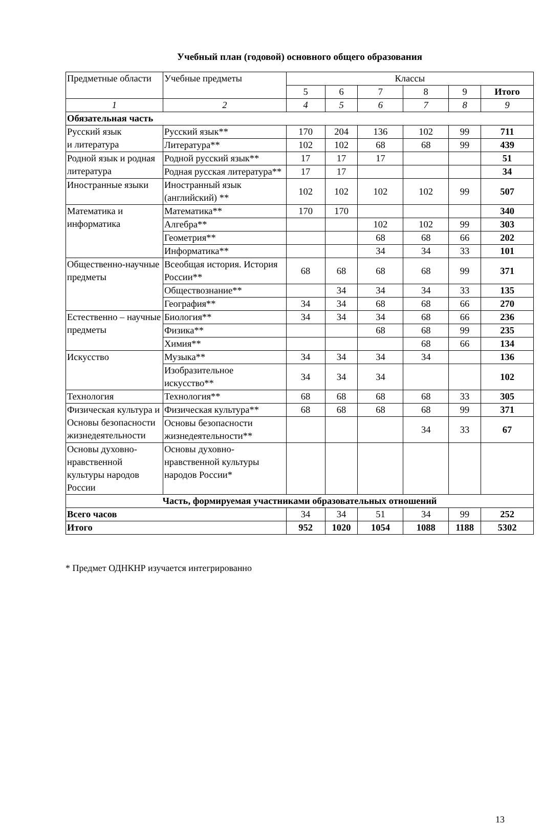Учебный план (годовой) основного общего образования
| Предметные области | Учебные предметы | Классы | | | | | |
| --- | --- | --- | --- | --- | --- | --- | --- |
| | | 5 | 6 | 7 | 8 | 9 | Итого |
| 1 | 2 | 4 | 5 | 6 | 7 | 8 | 9 |
| Обязательная часть | | | | | | | |
| Русский язык и литература | Русский язык** | 170 | 204 | 136 | 102 | 99 | 711 |
| | Литература** | 102 | 102 | 68 | 68 | 99 | 439 |
| Родной язык и родная литература | Родной русский язык** | 17 | 17 | 17 | | | 51 |
| | Родная русская литература** | 17 | 17 | | | | 34 |
| Иностранные языки | Иностранный язык (английский) ** | 102 | 102 | 102 | 102 | 99 | 507 |
| Математика и информатика | Математика** | 170 | 170 | | | | 340 |
| | Алгебра** | | | 102 | 102 | 99 | 303 |
| | Геометрия** | | | 68 | 68 | 66 | 202 |
| | Информатика** | | | 34 | 34 | 33 | 101 |
| Общественно-научные предметы | Всеобщая история. История России** | 68 | 68 | 68 | 68 | 99 | 371 |
| | Обществознание** | | 34 | 34 | 34 | 33 | 135 |
| | География** | 34 | 34 | 68 | 68 | 66 | 270 |
| Естественно – научные предметы | Биология** | 34 | 34 | 34 | 68 | 66 | 236 |
| | Физика** | | | 68 | 68 | 99 | 235 |
| | Химия** | | | | 68 | 66 | 134 |
| Искусство | Музыка** | 34 | 34 | 34 | 34 | | 136 |
| | Изобразительное искусство** | 34 | 34 | 34 | | | 102 |
| Технология | Технология** | 68 | 68 | 68 | 68 | 33 | 305 |
| Физическая культура и Основы безопасности жизнедеятельности | Физическая культура** | 68 | 68 | 68 | 68 | 99 | 371 |
| | Основы безопасности жизнедеятельности** | | | | 34 | 33 | 67 |
| Основы духовно-нравственной культуры народов России | Основы духовно-нравственной культуры народов России* | | | | | | |
| Часть, формируемая участниками образовательных отношений | | | | | | | |
| Всего часов | | 34 | 34 | 51 | 34 | 99 | 252 |
| Итого | | 952 | 1020 | 1054 | 1088 | 1188 | 5302 |
* Предмет ОДНКНР изучается интегрированно
13